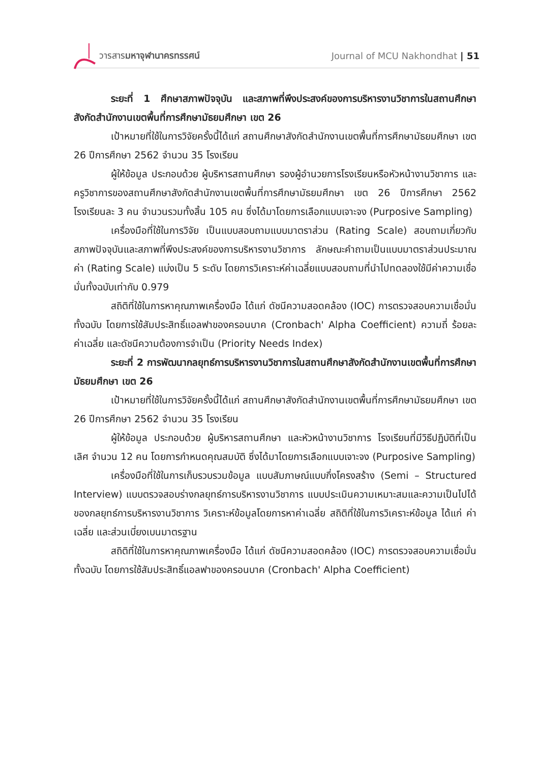วารสารมหาจุฬานาครทรรศน์ Journal of MCU Nakhondhat | 51
ระยะที่ 1 ศึกษาสภาพปัจจุบัน และสภาพที่พึงประสงค์ของการบริหารงานวิชาการในสถานศึกษาสังกัดสำนักงานเขตพื้นที่การศึกษามัธยมศึกษา เขต 26
เป้าหมายที่ใช้ในการวิจัยครั้งนี้ได้แก่ สถานศึกษาสังกัดสำนักงานเขตพื้นที่การศึกษามัธยมศึกษา เขต 26 ปีการศึกษา 2562 จำนวน 35 โรงเรียน
ผู้ให้ข้อมูล ประกอบด้วย ผู้บริหารสถานศึกษา รองผู้อำนวยการโรงเรียนหรือหัวหน้างานวิชาการ และครูวิชาการของสถานศึกษาสังกัดสำนักงานเขตพื้นที่การศึกษามัธยมศึกษา เขต 26 ปีการศึกษา 2562 โรงเรียนละ 3 คน จำนวนรวมทั้งสิ้น 105 คน ซึ่งได้มาโดยการเลือกแบบเจาะจง (Purposive Sampling)
เครื่องมือที่ใช้ในการวิจัย เป็นแบบสอบถามแบบมาตราส่วน (Rating Scale) สอบถามเกี่ยวกับสภาพปัจจุบันและสภาพที่พึงประสงค์ของการบริหารงานวิชาการ ลักษณะคำถามเป็นแบบมาตราส่วนประมาณค่า (Rating Scale) แบ่งเป็น 5 ระดับ โดยการวิเคราะห์ค่าเฉลี่ยแบบสอบถามที่นำไปทดลองใช้มีค่าความเชื่อมั่นทั้งฉบับเท่ากับ 0.979
สถิติที่ใช้ในการหาคุณภาพเครื่องมือ ได้แก่ ดัชนีความสอดคล้อง (IOC) การตรวจสอบความเชื่อมั่นทั้งฉบับ โดยการใช้สัมประสิทธิ์แอลฟาของครอนบาค (Cronbach' Alpha Coefficient) ความถี่ ร้อยละ ค่าเฉลี่ย และดัชนีความต้องการจำเป็น (Priority Needs Index)
ระยะที่ 2 การพัฒนากลยุทธ์การบริหารงานวิชาการในสถานศึกษาสังกัดสำนักงานเขตพื้นที่การศึกษามัธยมศึกษา เขต 26
เป้าหมายที่ใช้ในการวิจัยครั้งนี้ได้แก่ สถานศึกษาสังกัดสำนักงานเขตพื้นที่การศึกษามัธยมศึกษา เขต 26 ปีการศึกษา 2562 จำนวน 35 โรงเรียน
ผู้ให้ข้อมูล ประกอบด้วย ผู้บริหารสถานศึกษา และหัวหน้างานวิชาการ โรงเรียนที่มีวิธีปฏิบัติที่เป็นเลิศ จำนวน 12 คน โดยการกำหนดคุณสมบัติ ซึ่งได้มาโดยการเลือกแบบเจาะจง (Purposive Sampling)
เครื่องมือที่ใช้ในการเก็บรวบรวมข้อมูล แบบสัมภาษณ์แบบกึ่งโครงสร้าง (Semi – Structured Interview) แบบตรวจสอบร่างกลยุทธ์การบริหารงานวิชาการ แบบประเมินความเหมาะสมและความเป็นไปได้ของกลยุทธ์การบริหารงานวิชาการ วิเคราะห์ข้อมูลโดยการหาค่าเฉลี่ย สถิติที่ใช้ในการวิเคราะห์ข้อมูล ได้แก่ ค่าเฉลี่ย และส่วนเบี่ยงเบนมาตรฐาน
สถิติที่ใช้ในการหาคุณภาพเครื่องมือ ได้แก่ ดัชนีความสอดคล้อง (IOC) การตรวจสอบความเชื่อมั่นทั้งฉบับ โดยการใช้สัมประสิทธิ์แอลฟาของครอนบาค (Cronbach' Alpha Coefficient)